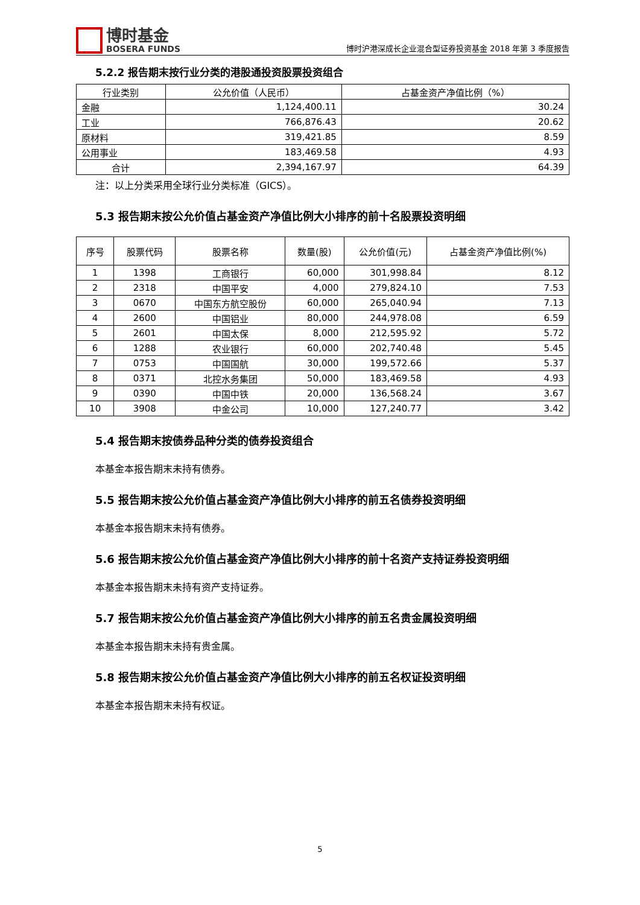博时基金
BOSERA FUNDS
博时沪港深成长企业混合型证券投资基金 2018 年第 3 季度报告
5.2.2 报告期末按行业分类的港股通投资股票投资组合
| 行业类别 | 公允价值（人民币） | 占基金资产净值比例（%） |
| --- | --- | --- |
| 金融 | 1,124,400.11 | 30.24 |
| 工业 | 766,876.43 | 20.62 |
| 原材料 | 319,421.85 | 8.59 |
| 公用事业 | 183,469.58 | 4.93 |
| 合计 | 2,394,167.97 | 64.39 |
注：以上分类采用全球行业分类标准（GICS）。
5.3 报告期末按公允价值占基金资产净值比例大小排序的前十名股票投资明细
| 序号 | 股票代码 | 股票名称 | 数量(股) | 公允价值(元) | 占基金资产净值比例(%) |
| --- | --- | --- | --- | --- | --- |
| 1 | 1398 | 工商银行 | 60,000 | 301,998.84 | 8.12 |
| 2 | 2318 | 中国平安 | 4,000 | 279,824.10 | 7.53 |
| 3 | 0670 | 中国东方航空股份 | 60,000 | 265,040.94 | 7.13 |
| 4 | 2600 | 中国铝业 | 80,000 | 244,978.08 | 6.59 |
| 5 | 2601 | 中国太保 | 8,000 | 212,595.92 | 5.72 |
| 6 | 1288 | 农业银行 | 60,000 | 202,740.48 | 5.45 |
| 7 | 0753 | 中国国航 | 30,000 | 199,572.66 | 5.37 |
| 8 | 0371 | 北控水务集团 | 50,000 | 183,469.58 | 4.93 |
| 9 | 0390 | 中国中铁 | 20,000 | 136,568.24 | 3.67 |
| 10 | 3908 | 中金公司 | 10,000 | 127,240.77 | 3.42 |
5.4 报告期末按债券品种分类的债券投资组合
本基金本报告期末未持有债券。
5.5 报告期末按公允价值占基金资产净值比例大小排序的前五名债券投资明细
本基金本报告期末未持有债券。
5.6 报告期末按公允价值占基金资产净值比例大小排序的前十名资产支持证券投资明细
本基金本报告期末未持有资产支持证券。
5.7 报告期末按公允价值占基金资产净值比例大小排序的前五名贵金属投资明细
本基金本报告期末未持有贵金属。
5.8 报告期末按公允价值占基金资产净值比例大小排序的前五名权证投资明细
本基金本报告期末未持有权证。
5